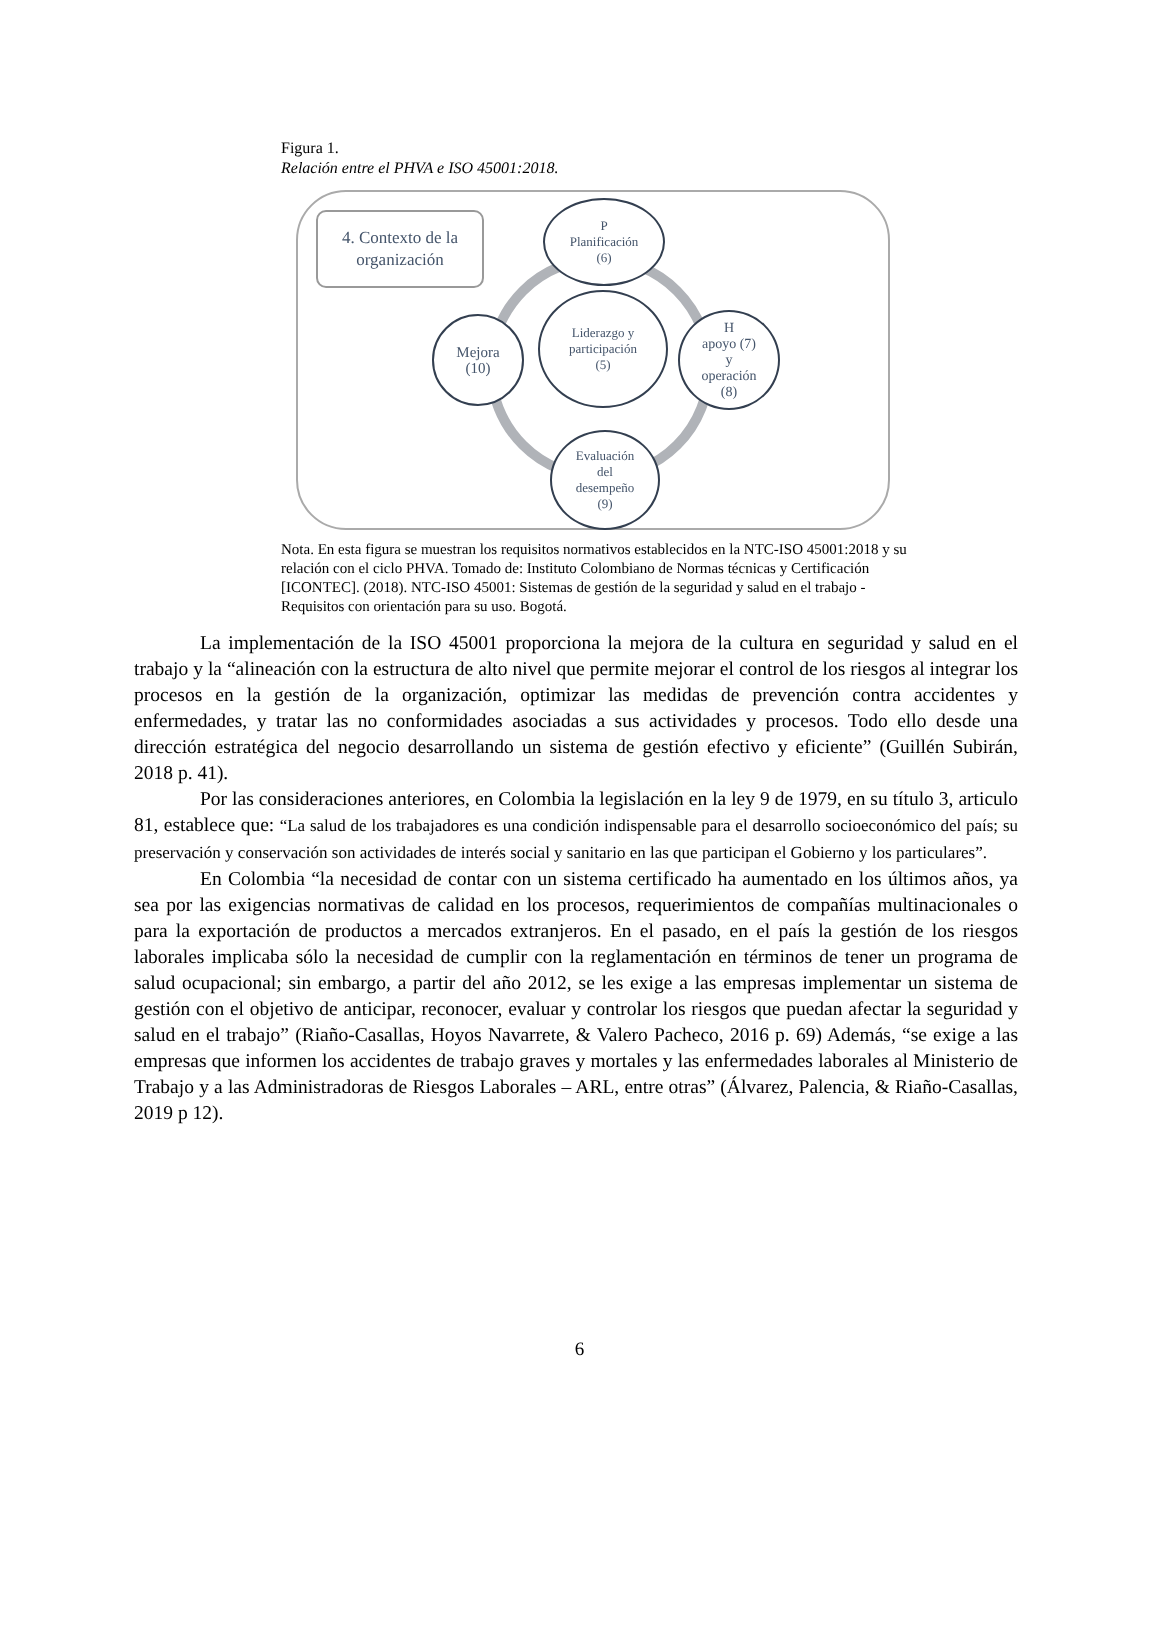Figura 1.
Relación entre el PHVA e ISO 45001:2018.
4. Contexto de la organización
P
Planificación
(6)
Liderazgo y
participación
(5)
Mejora
(10)
H
apoyo (7)
y
operación
(8)
Evaluación
del
desempeño
(9)
Nota. En esta figura se muestran los requisitos normativos establecidos en la NTC-ISO 45001:2018 y su relación con el ciclo PHVA. Tomado de: Instituto Colombiano de Normas técnicas y Certificación [ICONTEC]. (2018). NTC-ISO 45001: Sistemas de gestión de la seguridad y salud en el trabajo - Requisitos con orientación para su uso. Bogotá.
La implementación de la ISO 45001 proporciona la mejora de la cultura en seguridad y salud en el trabajo y la “alineación con la estructura de alto nivel que permite mejorar el control de los riesgos al integrar los procesos en la gestión de la organización, optimizar las medidas de prevención contra accidentes y enfermedades, y tratar las no conformidades asociadas a sus actividades y procesos. Todo ello desde una dirección estratégica del negocio desarrollando un sistema de gestión efectivo y eficiente” (Guillén Subirán, 2018 p. 41).
Por las consideraciones anteriores, en Colombia la legislación en la ley 9 de 1979, en su título 3, articulo 81, establece que: “La salud de los trabajadores es una condición indispensable para el desarrollo socioeconómico del país; su preservación y conservación son actividades de interés social y sanitario en las que participan el Gobierno y los particulares”.
En Colombia “la necesidad de contar con un sistema certificado ha aumentado en los últimos años, ya sea por las exigencias normativas de calidad en los procesos, requerimientos de compañías multinacionales o para la exportación de productos a mercados extranjeros. En el pasado, en el país la gestión de los riesgos laborales implicaba sólo la necesidad de cumplir con la reglamentación en términos de tener un programa de salud ocupacional; sin embargo, a partir del año 2012, se les exige a las empresas implementar un sistema de gestión con el objetivo de anticipar, reconocer, evaluar y controlar los riesgos que puedan afectar la seguridad y salud en el trabajo” (Riaño-Casallas, Hoyos Navarrete, & Valero Pacheco, 2016 p. 69) Además, “se exige a las empresas que informen los accidentes de trabajo graves y mortales y las enfermedades laborales al Ministerio de Trabajo y a las Administradoras de Riesgos Laborales – ARL, entre otras” (Álvarez, Palencia, & Riaño-Casallas, 2019 p 12).
6